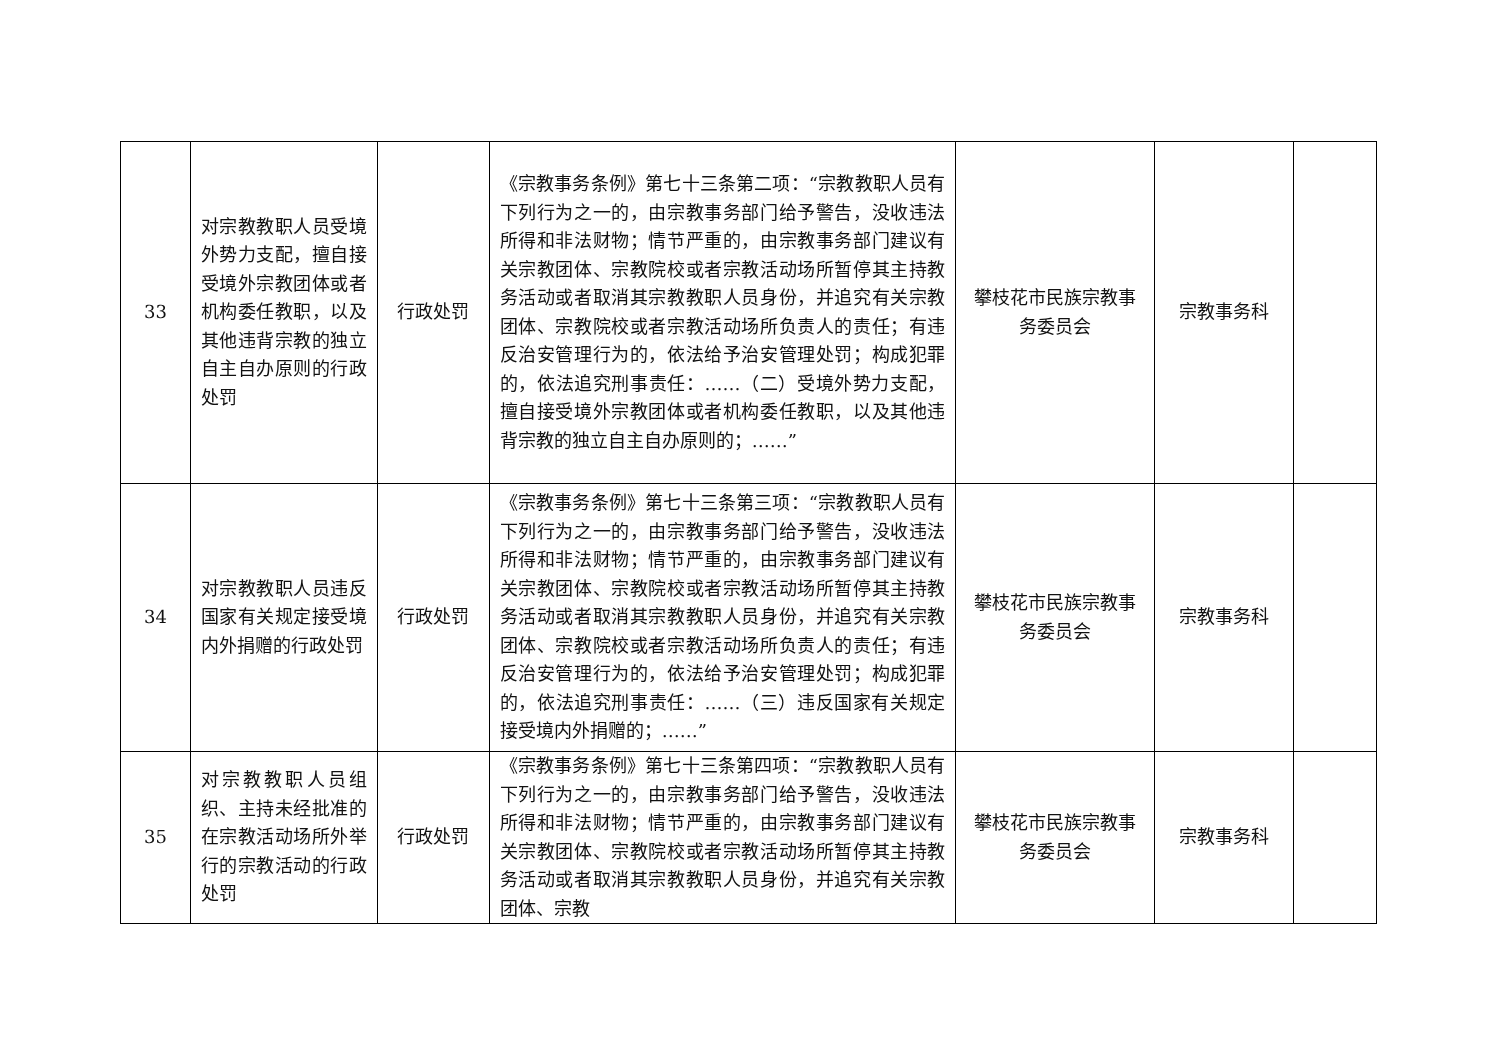| 33 | 对宗教教职人员受境外势力支配，擅自接受境外宗教团体或者机构委任教职，以及其他违背宗教的独立自主自办原则的行政处罚 | 行政处罚 | 《宗教事务条例》第七十三条第二项：“宗教教职人员有下列行为之一的，由宗教事务部门给予警告，没收违法所得和非法财物；情节严重的，由宗教事务部门建议有关宗教团体、宗教院校或者宗教活动场所暂停其主持教务活动或者取消其宗教教职人员身份，并追究有关宗教团体、宗教院校或者宗教活动场所负责人的责任；有违反治安管理行为的，依法给予治安管理处罚；构成犯罪的，依法追究刑事责任：……（二）受境外势力支配，擅自接受境外宗教团体或者机构委任教职，以及其他违背宗教的独立自主自办原则的；……” | 攀枝花市民族宗教事务委员会 | 宗教事务科 | |
| 34 | 对宗教教职人员违反国家有关规定接受境内外捐赠的行政处罚 | 行政处罚 | 《宗教事务条例》第七十三条第三项：“宗教教职人员有下列行为之一的，由宗教事务部门给予警告，没收违法所得和非法财物；情节严重的，由宗教事务部门建议有关宗教团体、宗教院校或者宗教活动场所暂停其主持教务活动或者取消其宗教教职人员身份，并追究有关宗教团体、宗教院校或者宗教活动场所负责人的责任；有违反治安管理行为的，依法给予治安管理处罚；构成犯罪的，依法追究刑事责任：……（三）违反国家有关规定接受境内外捐赠的；……” | 攀枝花市民族宗教事务委员会 | 宗教事务科 | |
| 35 | 对宗教教职人员组织、主持未经批准的在宗教活动场所外举行的宗教活动的行政处罚 | 行政处罚 | 《宗教事务条例》第七十三条第四项：“宗教教职人员有下列行为之一的，由宗教事务部门给予警告，没收违法所得和非法财物；情节严重的，由宗教事务部门建议有关宗教团体、宗教院校或者宗教活动场所暂停其主持教务活动或者取消其宗教教职人员身份，并追究有关宗教团体、宗教 | 攀枝花市民族宗教事务委员会 | 宗教事务科 | |